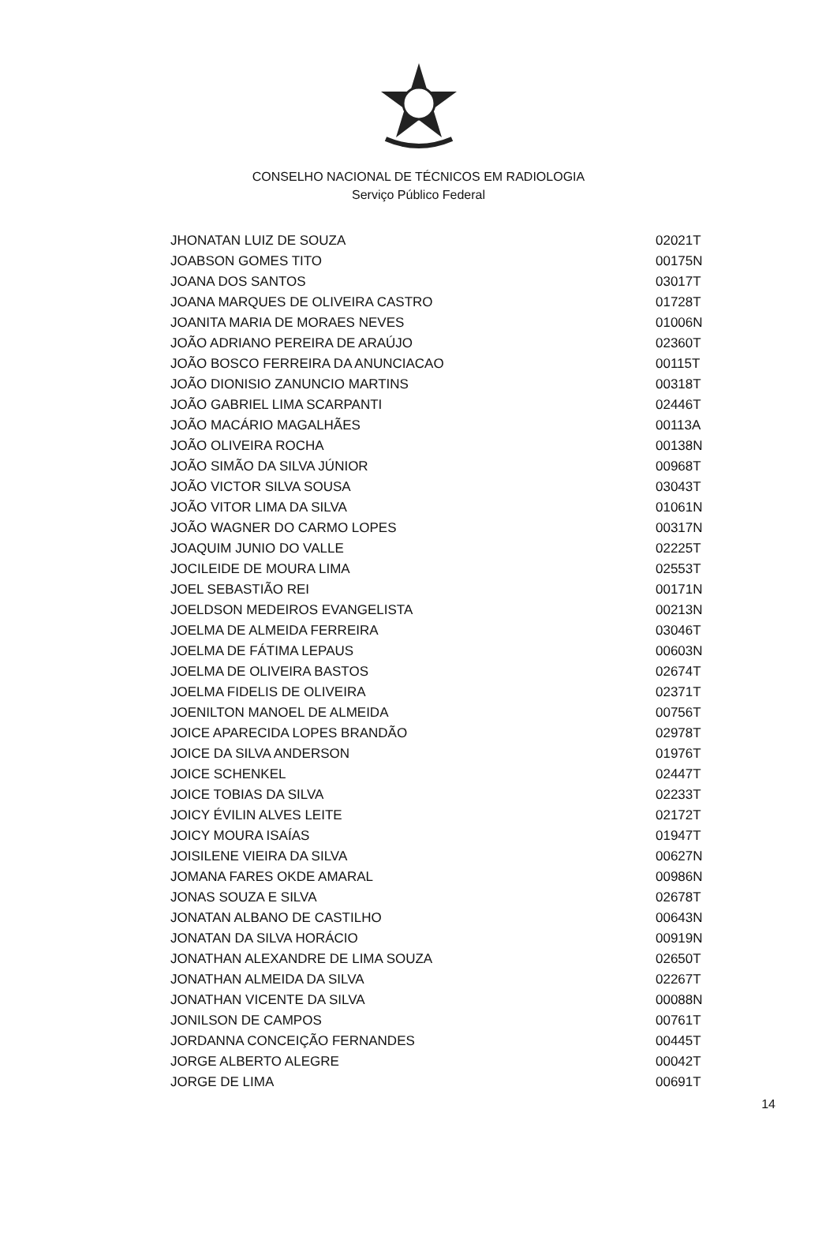CONSELHO NACIONAL DE TÉCNICOS EM RADIOLOGIA
Serviço Público Federal
| JHONATAN LUIZ DE SOUZA | 02021T |
| JOABSON GOMES TITO | 00175N |
| JOANA DOS SANTOS | 03017T |
| JOANA MARQUES DE OLIVEIRA CASTRO | 01728T |
| JOANITA MARIA DE MORAES NEVES | 01006N |
| JOÃO ADRIANO PEREIRA DE ARAÚJO | 02360T |
| JOÃO BOSCO FERREIRA DA ANUNCIACAO | 00115T |
| JOÃO DIONISIO ZANUNCIO MARTINS | 00318T |
| JOÃO GABRIEL LIMA SCARPANTI | 02446T |
| JOÃO MACÁRIO MAGALHÃES | 00113A |
| JOÃO OLIVEIRA ROCHA | 00138N |
| JOÃO SIMÃO DA SILVA JÚNIOR | 00968T |
| JOÃO VICTOR SILVA SOUSA | 03043T |
| JOÃO VITOR LIMA DA SILVA | 01061N |
| JOÃO WAGNER DO CARMO LOPES | 00317N |
| JOAQUIM JUNIO DO VALLE | 02225T |
| JOCILEIDE DE MOURA LIMA | 02553T |
| JOEL SEBASTIÃO REI | 00171N |
| JOELDSON MEDEIROS EVANGELISTA | 00213N |
| JOELMA DE ALMEIDA FERREIRA | 03046T |
| JOELMA DE FÁTIMA LEPAUS | 00603N |
| JOELMA DE OLIVEIRA BASTOS | 02674T |
| JOELMA FIDELIS DE OLIVEIRA | 02371T |
| JOENILTON MANOEL DE ALMEIDA | 00756T |
| JOICE APARECIDA LOPES BRANDÃO | 02978T |
| JOICE DA SILVA ANDERSON | 01976T |
| JOICE SCHENKEL | 02447T |
| JOICE TOBIAS DA SILVA | 02233T |
| JOICY ÉVILIN ALVES LEITE | 02172T |
| JOICY MOURA ISAÍAS | 01947T |
| JOISILENE VIEIRA DA SILVA | 00627N |
| JOMANA FARES OKDE AMARAL | 00986N |
| JONAS SOUZA E SILVA | 02678T |
| JONATAN ALBANO DE CASTILHO | 00643N |
| JONATAN DA SILVA HORÁCIO | 00919N |
| JONATHAN ALEXANDRE DE LIMA SOUZA | 02650T |
| JONATHAN ALMEIDA DA SILVA | 02267T |
| JONATHAN VICENTE DA SILVA | 00088N |
| JONILSON DE CAMPOS | 00761T |
| JORDANNA CONCEIÇÃO FERNANDES | 00445T |
| JORGE ALBERTO ALEGRE | 00042T |
| JORGE DE LIMA | 00691T |
14